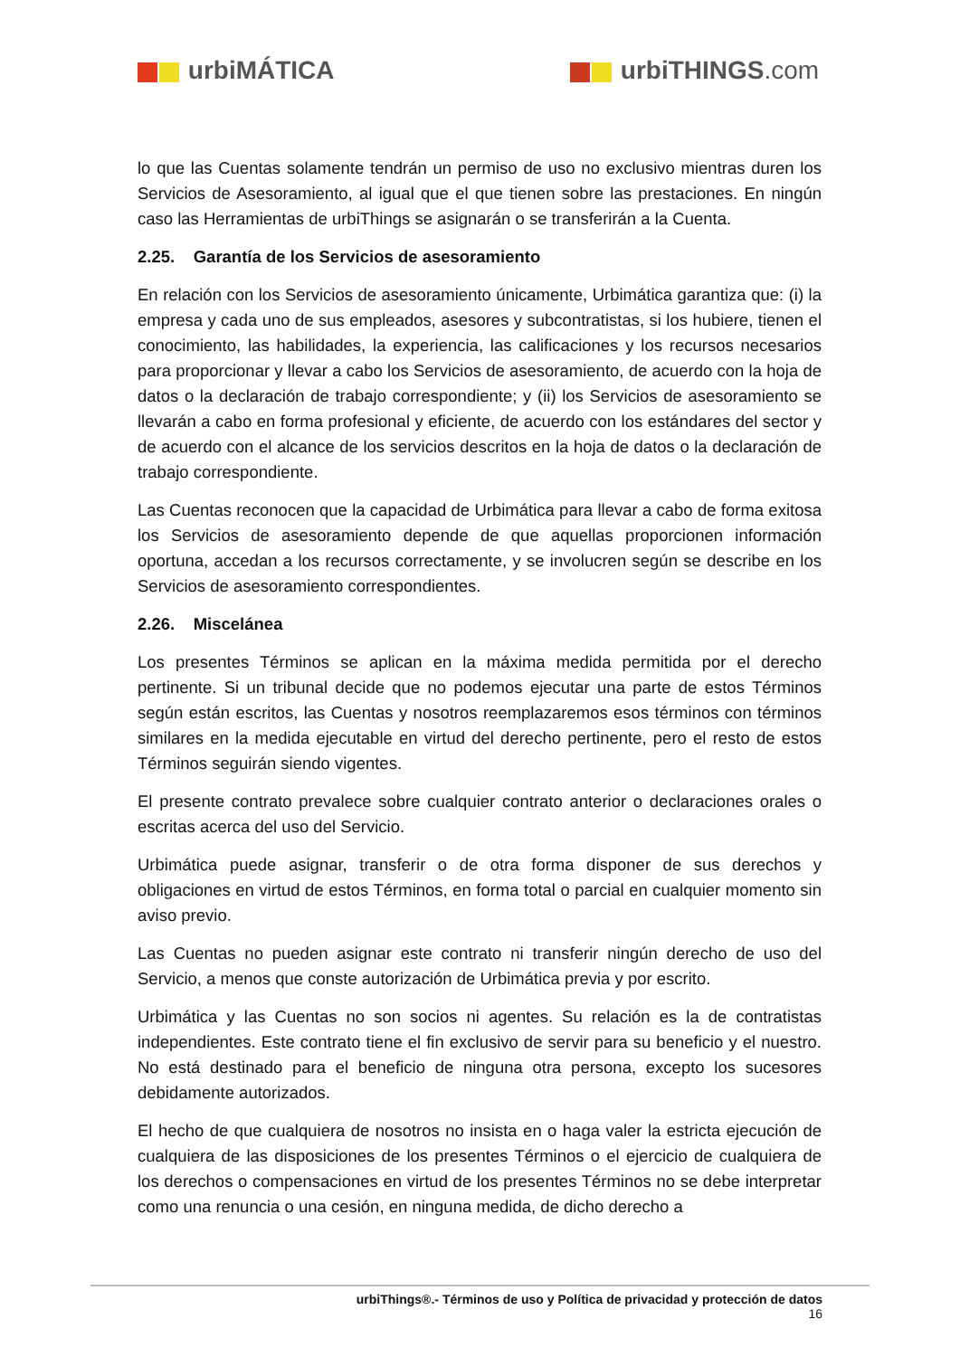urbiMÁTICA urbiTHINGS.com
lo que las Cuentas solamente tendrán un permiso de uso no exclusivo mientras duren los Servicios de Asesoramiento, al igual que el que tienen sobre las prestaciones. En ningún caso las Herramientas de urbiThings se asignarán o se transferirán a la Cuenta.
2.25. Garantía de los Servicios de asesoramiento
En relación con los Servicios de asesoramiento únicamente, Urbimática garantiza que: (i) la empresa y cada uno de sus empleados, asesores y subcontratistas, si los hubiere, tienen el conocimiento, las habilidades, la experiencia, las calificaciones y los recursos necesarios para proporcionar y llevar a cabo los Servicios de asesoramiento, de acuerdo con la hoja de datos o la declaración de trabajo correspondiente; y (ii) los Servicios de asesoramiento se llevarán a cabo en forma profesional y eficiente, de acuerdo con los estándares del sector y de acuerdo con el alcance de los servicios descritos en la hoja de datos o la declaración de trabajo correspondiente.
Las Cuentas reconocen que la capacidad de Urbimática para llevar a cabo de forma exitosa los Servicios de asesoramiento depende de que aquellas proporcionen información oportuna, accedan a los recursos correctamente, y se involucren según se describe en los Servicios de asesoramiento correspondientes.
2.26. Miscelánea
Los presentes Términos se aplican en la máxima medida permitida por el derecho pertinente. Si un tribunal decide que no podemos ejecutar una parte de estos Términos según están escritos, las Cuentas y nosotros reemplazaremos esos términos con términos similares en la medida ejecutable en virtud del derecho pertinente, pero el resto de estos Términos seguirán siendo vigentes.
El presente contrato prevalece sobre cualquier contrato anterior o declaraciones orales o escritas acerca del uso del Servicio.
Urbimática puede asignar, transferir o de otra forma disponer de sus derechos y obligaciones en virtud de estos Términos, en forma total o parcial en cualquier momento sin aviso previo.
Las Cuentas no pueden asignar este contrato ni transferir ningún derecho de uso del Servicio, a menos que conste autorización de Urbimática previa y por escrito.
Urbimática y las Cuentas no son socios ni agentes. Su relación es la de contratistas independientes. Este contrato tiene el fin exclusivo de servir para su beneficio y el nuestro. No está destinado para el beneficio de ninguna otra persona, excepto los sucesores debidamente autorizados.
El hecho de que cualquiera de nosotros no insista en o haga valer la estricta ejecución de cualquiera de las disposiciones de los presentes Términos o el ejercicio de cualquiera de los derechos o compensaciones en virtud de los presentes Términos no se debe interpretar como una renuncia o una cesión, en ninguna medida, de dicho derecho a
urbiThings®.- Términos de uso y Política de privacidad y protección de datos
16